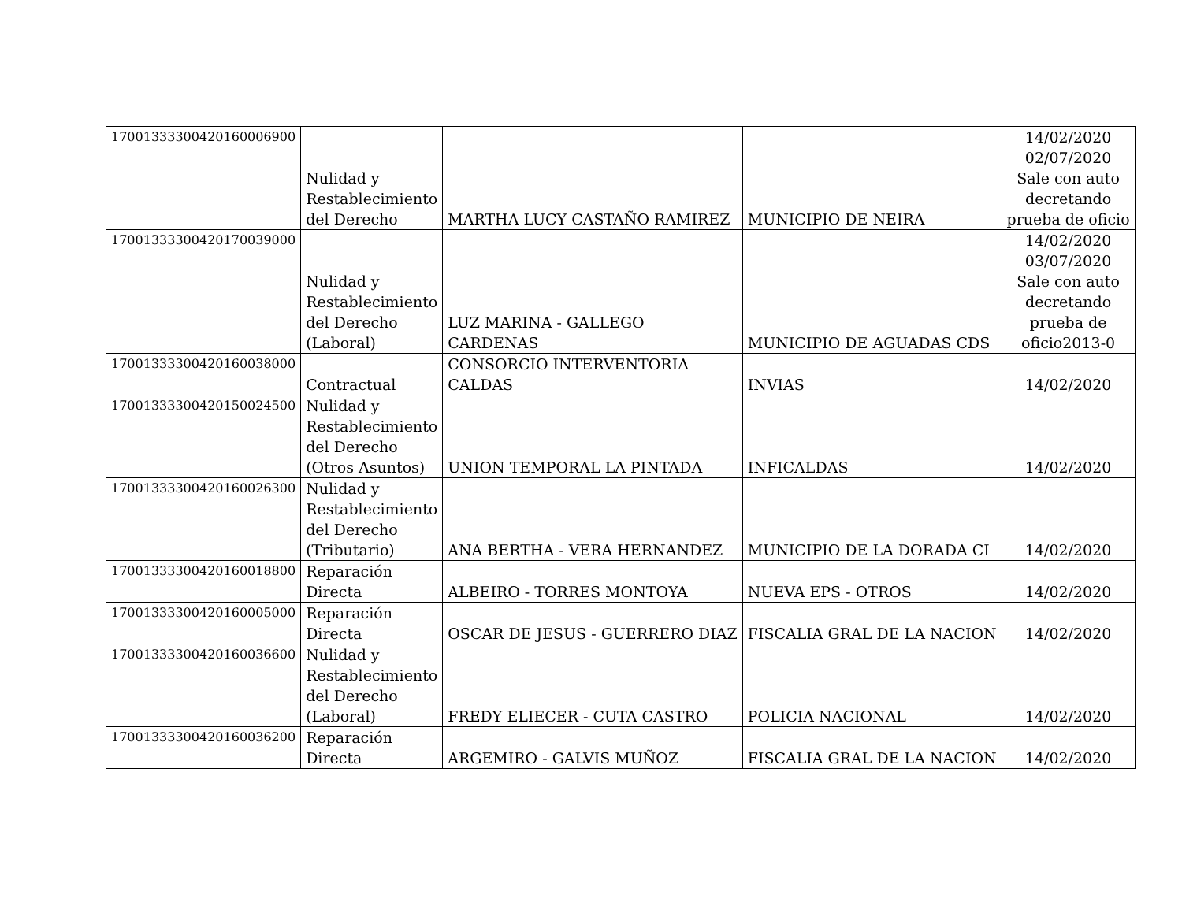| 17001333300420160006900 | Nulidad y Restablecimiento del Derecho | MARTHA LUCY CASTAÑO RAMIREZ | MUNICIPIO DE NEIRA | 14/02/2020 02/07/2020 Sale con auto decretando prueba de oficio |
| 17001333300420170039000 | Nulidad y Restablecimiento del Derecho (Laboral) | LUZ MARINA - GALLEGO CARDENAS | MUNICIPIO DE AGUADAS CDS | 14/02/2020 03/07/2020 Sale con auto decretando prueba de oficio2013-0 |
| 17001333300420160038000 | Contractual | CONSORCIO INTERVENTORIA CALDAS | INVIAS | 14/02/2020 |
| 17001333300420150024500 | Nulidad y Restablecimiento del Derecho (Otros Asuntos) | UNION TEMPORAL LA PINTADA | INFICALDAS | 14/02/2020 |
| 17001333300420160026300 | Nulidad y Restablecimiento del Derecho (Tributario) | ANA BERTHA - VERA HERNANDEZ | MUNICIPIO DE LA DORADA CI | 14/02/2020 |
| 17001333300420160018800 | Reparación Directa | ALBEIRO - TORRES MONTOYA | NUEVA EPS - OTROS | 14/02/2020 |
| 17001333300420160005000 | Reparación Directa | OSCAR DE JESUS - GUERRERO DIAZ | FISCALIA GRAL DE LA NACION | 14/02/2020 |
| 17001333300420160036600 | Nulidad y Restablecimiento del Derecho (Laboral) | FREDY ELIECER - CUTA CASTRO | POLICIA NACIONAL | 14/02/2020 |
| 17001333300420160036200 | Reparación Directa | ARGEMIRO - GALVIS MUÑOZ | FISCALIA GRAL DE LA NACION | 14/02/2020 |